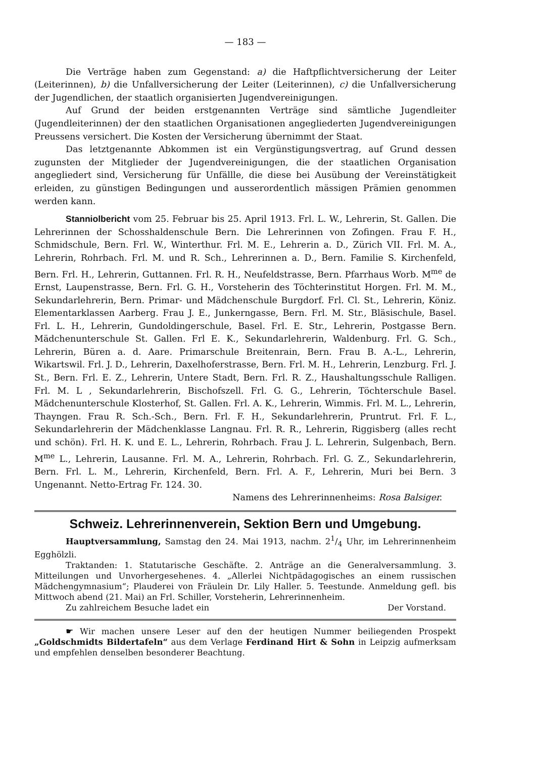— 183 —
Die Verträge haben zum Gegenstand: a) die Haftpflichtversicherung der Leiter (Leiterinnen), b) die Unfallversicherung der Leiter (Leiterinnen), c) die Unfallversicherung der Jugendlichen, der staatlich organisierten Jugendvereinigungen.
Auf Grund der beiden erstgenannten Verträge sind sämtliche Jugendleiter (Jugendleiterinnen) der den staatlichen Organisationen angegliederten Jugendvereinigungen Preussens versichert. Die Kosten der Versicherung übernimmt der Staat.
Das letztgenannte Abkommen ist ein Vergünstigungsvertrag, auf Grund dessen zugunsten der Mitglieder der Jugendvereinigungen, die der staatlichen Organisation angegliedert sind, Versicherung für Unfällle, die diese bei Ausübung der Vereinstätigkeit erleiden, zu günstigen Bedingungen und ausserordentlich mässigen Prämien genommen werden kann.
Stanniolbericht vom 25. Februar bis 25. April 1913. Frl. L. W., Lehrerin, St. Gallen. Die Lehrerinnen der Schosshaldenschule Bern. Die Lehrerinnen von Zofingen. Frau F. H., Schmidschule, Bern. Frl. W., Winterthur. Frl. M. E., Lehrerin a. D., Zürich VII. Frl. M. A., Lehrerin, Rohrbach. Frl. M. und R. Sch., Lehrerinnen a. D., Bern. Familie S. Kirchenfeld, Bern. Frl. H., Lehrerin, Guttannen. Frl. R. H., Neufeldstrasse, Bern. Pfarrhaus Worb. M<sup>me</sup> de Ernst, Laupenstrasse, Bern. Frl. G. H., Vorsteherin des Töchterinstitut Horgen. Frl. M. M., Sekundarlehrerin, Bern. Primar- und Mädchenschule Burgdorf. Frl. Cl. St., Lehrerin, Köniz. Elementarklassen Aarberg. Frau J. E., Junkerngasse, Bern. Frl. M. Str., Bläsischule, Basel. Frl. L. H., Lehrerin, Gundoldingerschule, Basel. Frl. E. Str., Lehrerin, Postgasse Bern. Mädchenunterschule St. Gallen. Frl E. K., Sekundarlehrerin, Waldenburg. Frl. G. Sch., Lehrerin, Büren a. d. Aare. Primarschule Breitenrain, Bern. Frau B. A.-L., Lehrerin, Wikartswil. Frl. J. D., Lehrerin, Daxelhoferstrasse, Bern. Frl. M. H., Lehrerin, Lenzburg. Frl. J. St., Bern. Frl. E. Z., Lehrerin, Untere Stadt, Bern. Frl. R. Z., Haushaltungsschule Ralligen. Frl. M. L , Sekundarlehrerin, Bischofszell. Frl. G. G., Lehrerin, Töchterschule Basel. Mädchenunterschule Klosterhof, St. Gallen. Frl. A. K., Lehrerin, Wimmis. Frl. M. L., Lehrerin, Thayngen. Frau R. Sch.-Sch., Bern. Frl. F. H., Sekundarlehrerin, Pruntrut. Frl. F. L., Sekundarlehrerin der Mädchenklasse Langnau. Frl. R. R., Lehrerin, Riggisberg (alles recht und schön). Frl. H. K. und E. L., Lehrerin, Rohrbach. Frau J. L. Lehrerin, Sulgenbach, Bern. M<sup>me</sup> L., Lehrerin, Lausanne. Frl. M. A., Lehrerin, Rohrbach. Frl. G. Z., Sekundarlehrerin, Bern. Frl. L. M., Lehrerin, Kirchenfeld, Bern. Frl. A. F., Lehrerin, Muri bei Bern. 3 Ungenannt. Netto-Ertrag Fr. 124. 30.
Namens des Lehrerinnenheims: Rosa Balsiger.
Schweiz. Lehrerinnenverein, Sektion Bern und Umgebung.
Hauptversammlung, Samstag den 24. Mai 1913, nachm. 21/4 Uhr, im Lehrerinnenheim Egghölzli.
Traktanden: 1. Statutarische Geschäfte. 2. Anträge an die Generalversammlung. 3. Mitteilungen und Unvorhergesehenes. 4. „Allerlei Nichtpädagogisches an einem russischen Mädchengymnasium“; Plauderei von Fräulein Dr. Lily Haller. 5. Teestunde. Anmeldung gefl. bis Mittwoch abend (21. Mai) an Frl. Schiller, Vorsteherin, Lehrerinnenheim.
Zu zahlreichem Besuche ladet ein Der Vorstand.
☛ Wir machen unsere Leser auf den der heutigen Nummer beiliegenden Prospekt „Goldschmidts Bildertafeln“ aus dem Verlage Ferdinand Hirt & Sohn in Leipzig aufmerksam und empfehlen denselben besonderer Beachtung.